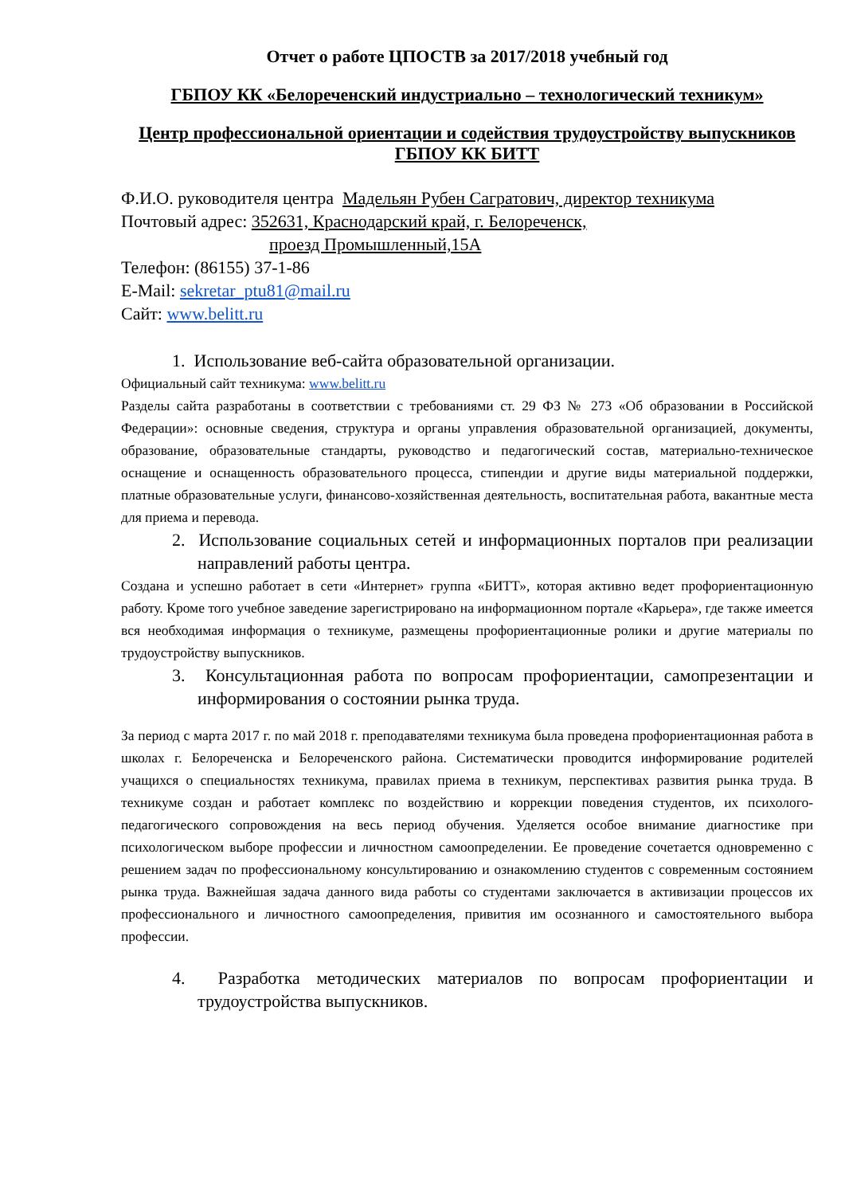Отчет о работе ЦПОСТВ за 2017/2018 учебный год
ГБПОУ КК «Белореченский индустриально – технологический техникум»
Центр профессиональной ориентации и содействия трудоустройству выпускников ГБПОУ КК БИТТ
Ф.И.О. руководителя центра Мадельян Рубен Сагратович, директор техникума
Почтовый адрес: 352631, Краснодарский край, г. Белореченск,
проезд Промышленный,15А
Телефон: (86155) 37-1-86
E-Mail: sekretar_ptu81@mail.ru
Сайт: www.belitt.ru
1. Использование веб-сайта образовательной организации.
Официальный сайт техникума: www.belitt.ru
Разделы сайта разработаны в соответствии с требованиями ст. 29 ФЗ № 273 «Об образовании в Российской Федерации»: основные сведения, структура и органы управления образовательной организацией, документы, образование, образовательные стандарты, руководство и педагогический состав, материально-техническое оснащение и оснащенность образовательного процесса, стипендии и другие виды материальной поддержки, платные образовательные услуги, финансово-хозяйственная деятельность, воспитательная работа, вакантные места для приема и перевода.
2. Использование социальных сетей и информационных порталов при реализации направлений работы центра.
Создана и успешно работает в сети «Интернет» группа «БИТТ», которая активно ведет профориентационную работу. Кроме того учебное заведение зарегистрировано на информационном портале «Карьера», где также имеется вся необходимая информация о техникуме, размещены профориентационные ролики и другие материалы по трудоустройству выпускников.
3. Консультационная работа по вопросам профориентации, самопрезентации и информирования о состоянии рынка труда.
За период с марта 2017 г. по май 2018 г. преподавателями техникума была проведена профориентационная работа в школах г. Белореченска и Белореченского района. Систематически проводится информирование родителей учащихся о специальностях техникума, правилах приема в техникум, перспективах развития рынка труда. В техникуме создан и работает комплекс по воздействию и коррекции поведения студентов, их психолого-педагогического сопровождения на весь период обучения. Уделяется особое внимание диагностике при психологическом выборе профессии и личностном самоопределении. Ее проведение сочетается одновременно с решением задач по профессиональному консультированию и ознакомлению студентов с современным состоянием рынка труда. Важнейшая задача данного вида работы со студентами заключается в активизации процессов их профессионального и личностного самоопределения, привития им осознанного и самостоятельного выбора профессии.
4. Разработка методических материалов по вопросам профориентации и трудоустройства выпускников.